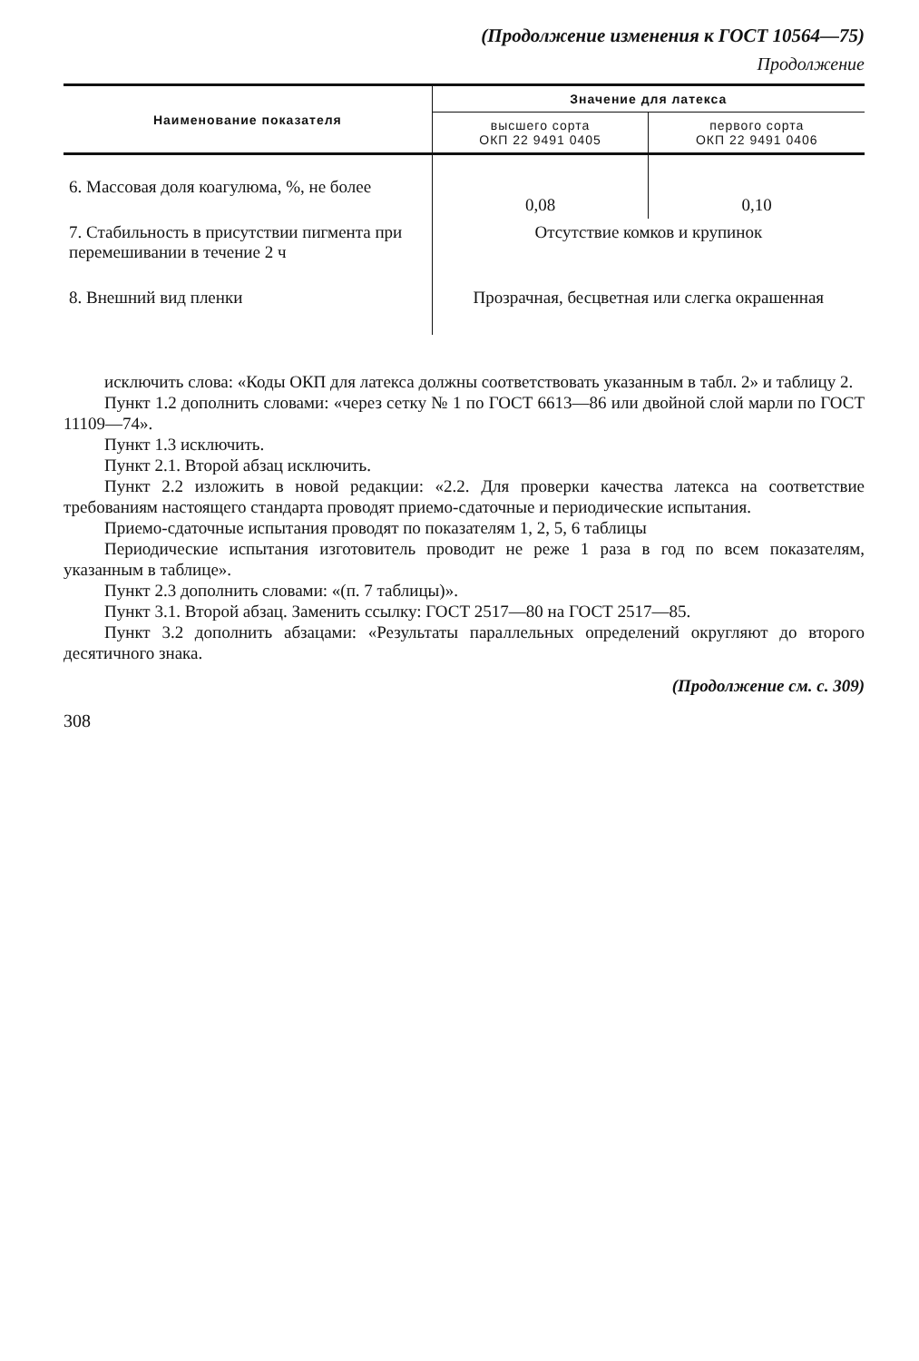(Продолжение изменения к ГОСТ 10564—75)
Продолжение
| Наименование показателя | Значение для латекса | |
| --- | --- | --- |
| | высшего сорта ОКП 22 9491 0405 | первого сорта ОКП 22 9491 0406 |
| 6. Массовая доля коагулюма, %, не более | 0,08 | 0,10 |
| 7. Стабильность в присутствии пигмента при перемешивании в течение 2 ч | Отсутствие комков и крупинок | |
| 8. Внешний вид пленки | Прозрачная, бесцветная или слегка окрашенная | |
исключить слова: «Коды ОКП для латекса должны соответствовать указанным в табл. 2» и таблицу 2.
Пункт 1.2 дополнить словами: «через сетку № 1 по ГОСТ 6613—86 или двойной слой марли по ГОСТ 11109—74».
Пункт 1.3 исключить.
Пункт 2.1. Второй абзац исключить.
Пункт 2.2 изложить в новой редакции: «2.2. Для проверки качества латекса на соответствие требованиям настоящего стандарта проводят приемо-сдаточные и периодические испытания.
Приемо-сдаточные испытания проводят по показателям 1, 2, 5, 6 таблицы
Периодические испытания изготовитель проводит не реже 1 раза в год по всем показателям, указанным в таблице».
Пункт 2.3 дополнить словами: «(п. 7 таблицы)».
Пункт 3.1. Второй абзац. Заменить ссылку: ГОСТ 2517—80 на ГОСТ 2517—85.
Пункт 3.2 дополнить абзацами: «Результаты параллельных определений округляют до второго десятичного знака.
(Продолжение см. с. 309)
308